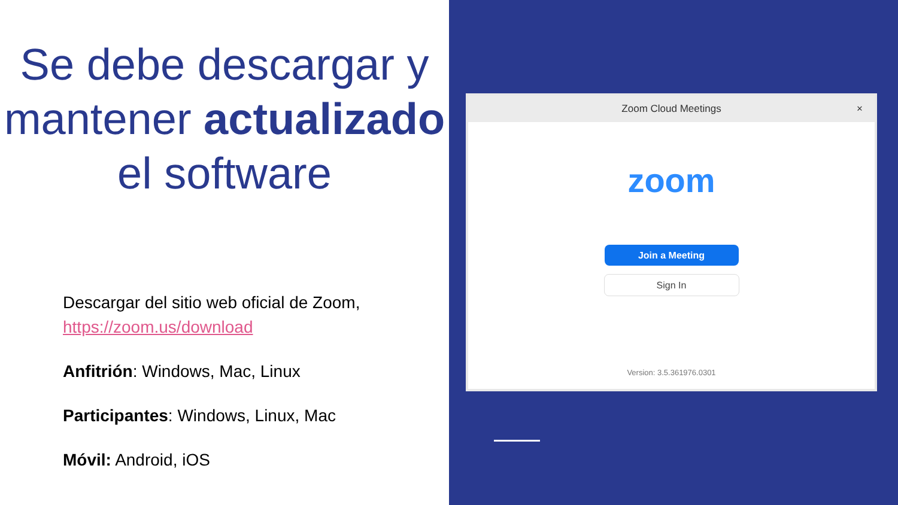Se debe descargar y mantener actualizado el software
Descargar del sitio web oficial de Zoom, https://zoom.us/download
Anfitrión: Windows, Mac, Linux
Participantes: Windows, Linux, Mac
Móvil: Android, iOS
Zoom Cloud Meetings ×
zoom
Join a Meeting
Sign In
Version: 3.5.361976.0301